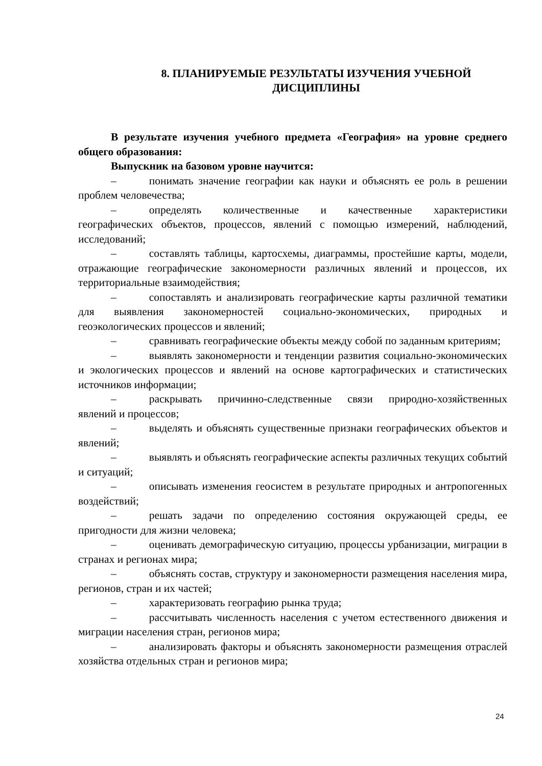8. ПЛАНИРУЕМЫЕ РЕЗУЛЬТАТЫ ИЗУЧЕНИЯ УЧЕБНОЙ
ДИСЦИПЛИНЫ
В результате изучения учебного предмета «География» на уровне среднего общего образования:
Выпускник на базовом уровне научится:
– понимать значение географии как науки и объяснять ее роль в решении проблем человечества;
– определять количественные и качественные характеристики географических объектов, процессов, явлений с помощью измерений, наблюдений, исследований;
– составлять таблицы, картосхемы, диаграммы, простейшие карты, модели, отражающие географические закономерности различных явлений и процессов, их территориальные взаимодействия;
– сопоставлять и анализировать географические карты различной тематики для выявления закономерностей социально-экономических, природных и геоэкологических процессов и явлений;
– сравнивать географические объекты между собой по заданным критериям;
– выявлять закономерности и тенденции развития социально-экономических и экологических процессов и явлений на основе картографических и статистических источников информации;
– раскрывать причинно-следственные связи природно-хозяйственных явлений и процессов;
– выделять и объяснять существенные признаки географических объектов и явлений;
– выявлять и объяснять географические аспекты различных текущих событий и ситуаций;
– описывать изменения геосистем в результате природных и антропогенных воздействий;
– решать задачи по определению состояния окружающей среды, ее пригодности для жизни человека;
– оценивать демографическую ситуацию, процессы урбанизации, миграции в странах и регионах мира;
– объяснять состав, структуру и закономерности размещения населения мира, регионов, стран и их частей;
– характеризовать географию рынка труда;
– рассчитывать численность населения с учетом естественного движения и миграции населения стран, регионов мира;
– анализировать факторы и объяснять закономерности размещения отраслей хозяйства отдельных стран и регионов мира;
24